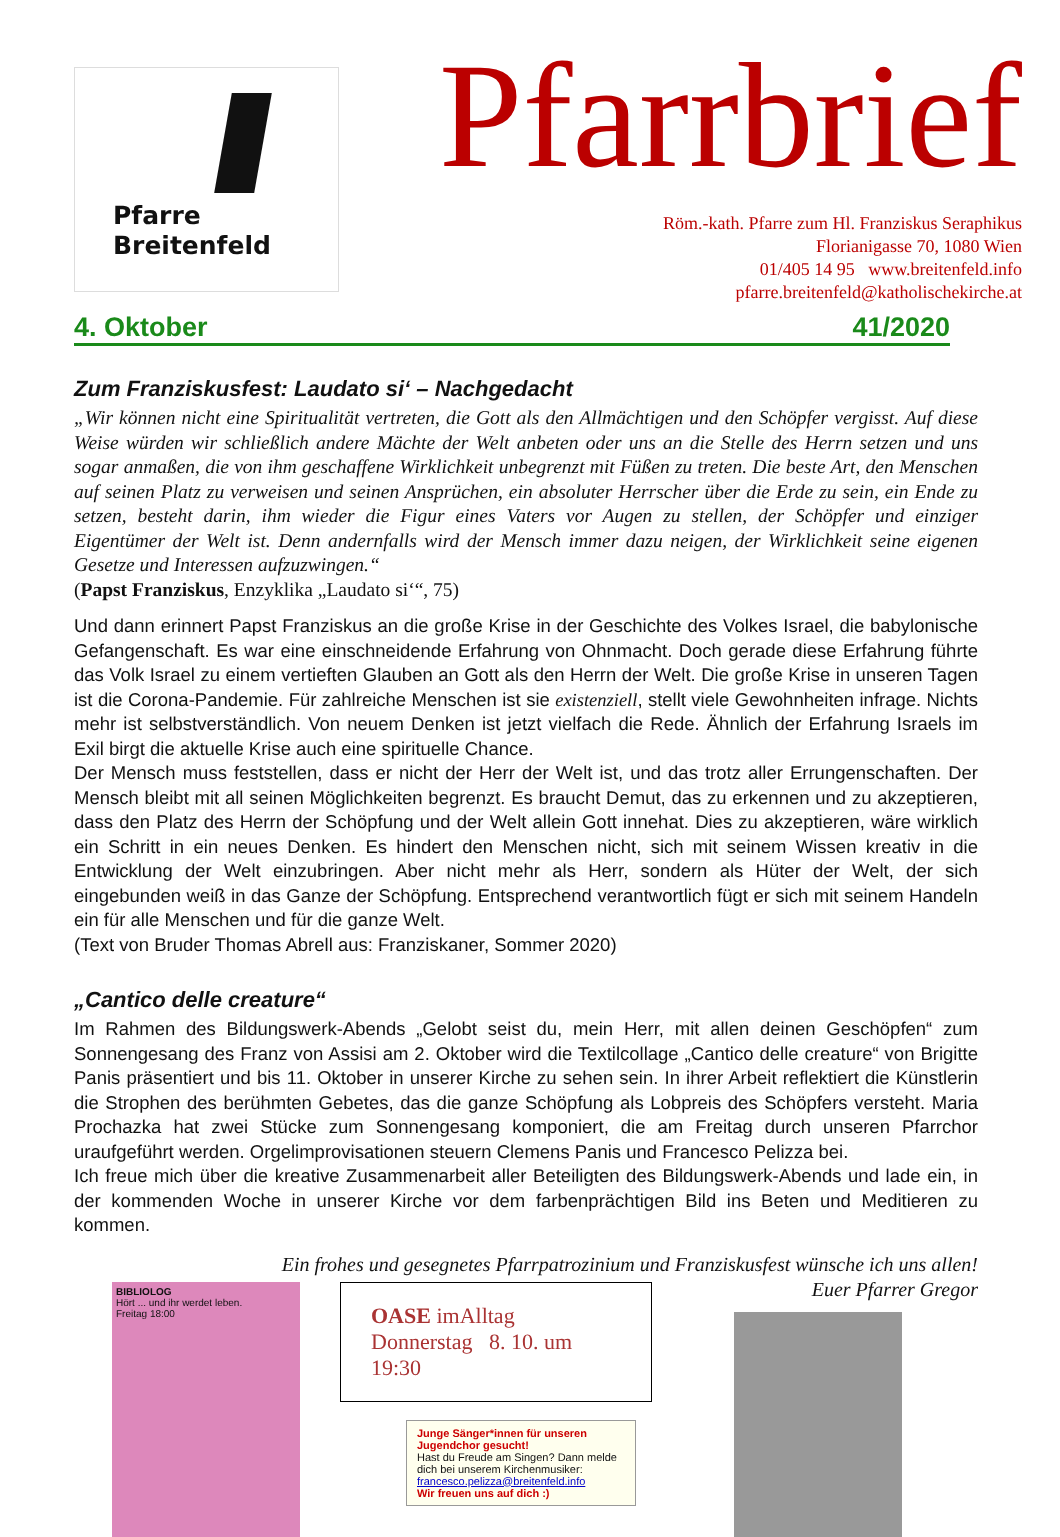Pfarre
Breitenfeld
Pfarrbrief
Röm.-kath. Pfarre zum Hl. Franziskus Seraphikus
Florianigasse 70, 1080 Wien
01/405 14 95 www.breitenfeld.info
pfarre.breitenfeld@katholischekirche.at
4. Oktober 41/2020
Zum Franziskusfest: Laudato si‘ – Nachgedacht
„Wir können nicht eine Spiritualität vertreten, die Gott als den Allmächtigen und den Schöpfer vergisst. Auf diese Weise würden wir schließlich andere Mächte der Welt anbeten oder uns an die Stelle des Herrn setzen und uns sogar anmaßen, die von ihm geschaffene Wirklichkeit unbegrenzt mit Füßen zu treten. Die beste Art, den Menschen auf seinen Platz zu verweisen und seinen Ansprüchen, ein absoluter Herrscher über die Erde zu sein, ein Ende zu setzen, besteht darin, ihm wieder die Figur eines Vaters vor Augen zu stellen, der Schöpfer und einziger Eigentümer der Welt ist. Denn andernfalls wird der Mensch immer dazu neigen, der Wirklichkeit seine eigenen Gesetze und Interessen aufzuzwingen.“
(Papst Franziskus, Enzyklika „Laudato si‘“, 75)
Und dann erinnert Papst Franziskus an die große Krise in der Geschichte des Volkes Israel, die babylonische Gefangenschaft. Es war eine einschneidende Erfahrung von Ohnmacht. Doch gerade diese Erfahrung führte das Volk Israel zu einem vertieften Glauben an Gott als den Herrn der Welt. Die große Krise in unseren Tagen ist die Corona-Pandemie. Für zahlreiche Menschen ist sie existenziell, stellt viele Gewohnheiten infrage. Nichts mehr ist selbstverständlich. Von neuem Denken ist jetzt vielfach die Rede. Ähnlich der Erfahrung Israels im Exil birgt die aktuelle Krise auch eine spirituelle Chance.
Der Mensch muss feststellen, dass er nicht der Herr der Welt ist, und das trotz aller Errungenschaften. Der Mensch bleibt mit all seinen Möglichkeiten begrenzt. Es braucht Demut, das zu erkennen und zu akzeptieren, dass den Platz des Herrn der Schöpfung und der Welt allein Gott innehat. Dies zu akzeptieren, wäre wirklich ein Schritt in ein neues Denken. Es hindert den Menschen nicht, sich mit seinem Wissen kreativ in die Entwicklung der Welt einzubringen. Aber nicht mehr als Herr, sondern als Hüter der Welt, der sich eingebunden weiß in das Ganze der Schöpfung. Entsprechend verantwortlich fügt er sich mit seinem Handeln ein für alle Menschen und für die ganze Welt.
(Text von Bruder Thomas Abrell aus: Franziskaner, Sommer 2020)
„Cantico delle creature“
Im Rahmen des Bildungswerk-Abends „Gelobt seist du, mein Herr, mit allen deinen Geschöpfen“ zum Sonnengesang des Franz von Assisi am 2. Oktober wird die Textilcollage „Cantico delle creature“ von Brigitte Panis präsentiert und bis 11. Oktober in unserer Kirche zu sehen sein. In ihrer Arbeit reflektiert die Künstlerin die Strophen des berühmten Gebetes, das die ganze Schöpfung als Lobpreis des Schöpfers versteht. Maria Prochazka hat zwei Stücke zum Sonnengesang komponiert, die am Freitag durch unseren Pfarrchor uraufgeführt werden. Orgelimprovisationen steuern Clemens Panis und Francesco Pelizza bei.
Ich freue mich über die kreative Zusammenarbeit aller Beteiligten des Bildungswerk-Abends und lade ein, in der kommenden Woche in unserer Kirche vor dem farbenprächtigen Bild ins Beten und Meditieren zu kommen.
Ein frohes und gesegnetes Pfarrpatrozinium und Franziskusfest wünsche ich uns allen!
Euer Pfarrer Gregor
BIBLIOLOG
Hört ... und ihr werdet leben.
Freitag 18:00
OASE imAlltag
Donnerstag 8. 10. um 19:30
Junge Sänger*innen für unseren Jugendchor gesucht!
Hast du Freude am Singen? Dann melde dich bei unserem Kirchenmusiker:
francesco.pelizza@breitenfeld.info
Wir freuen uns auf dich :)